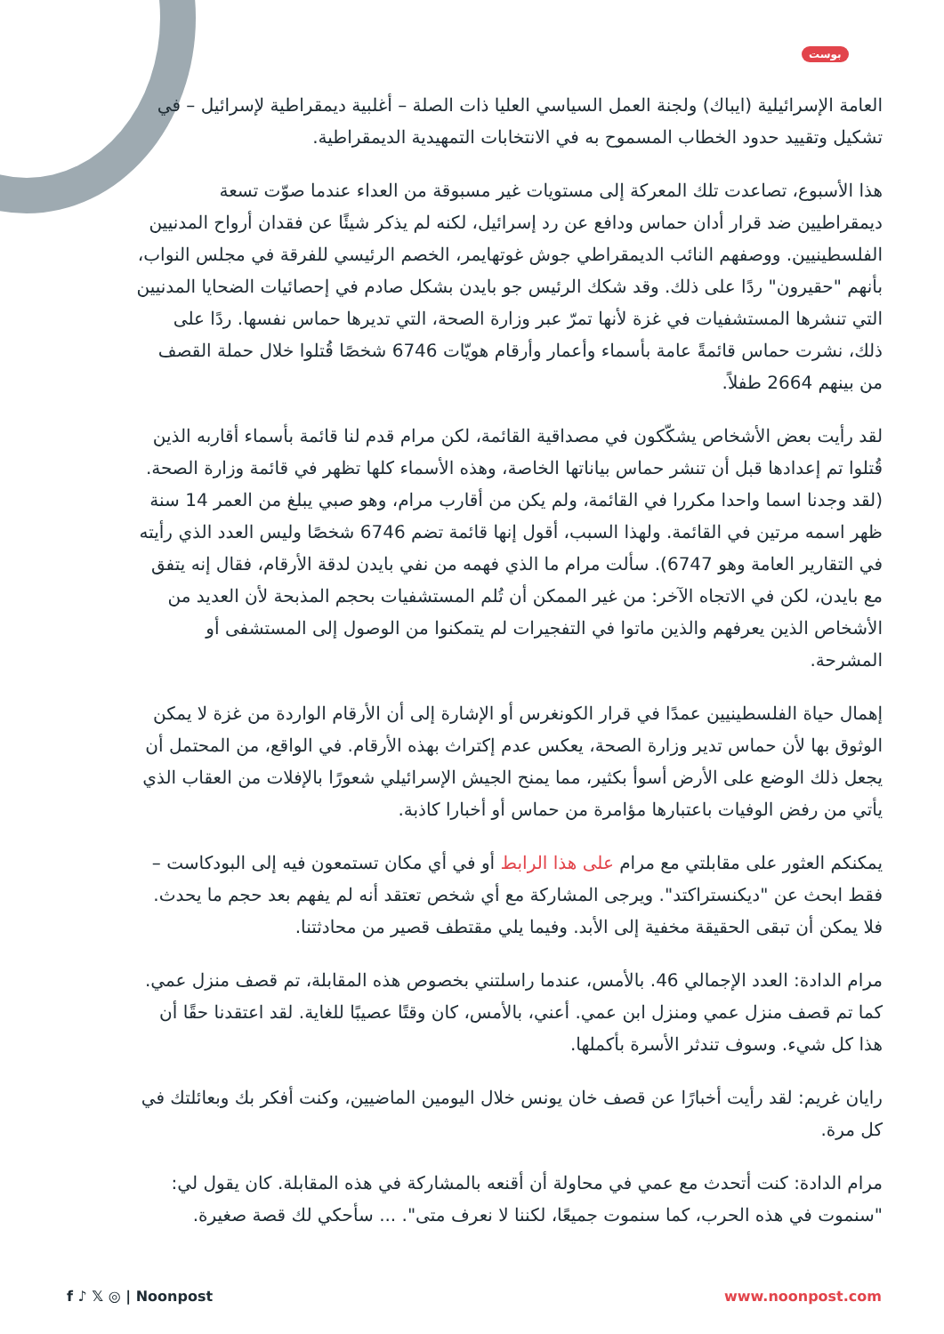بوست
العامة الإسرائيلية (ايباك) ولجنة العمل السياسي العليا ذات الصلة – أغلبية ديمقراطية لإسرائيل – في تشكيل وتقييد حدود الخطاب المسموح به في الانتخابات التمهيدية الديمقراطية.
هذا الأسبوع، تصاعدت تلك المعركة إلى مستويات غير مسبوقة من العداء عندما صوّت تسعة ديمقراطيين ضد قرار أدان حماس ودافع عن رد إسرائيل، لكنه لم يذكر شيئًا عن فقدان أرواح المدنيين الفلسطينيين. ووصفهم النائب الديمقراطي جوش غوتهايمر، الخصم الرئيسي للفرقة في مجلس النواب، بأنهم "حقيرون" ردًا على ذلك. وقد شكك الرئيس جو بايدن بشكل صادم في إحصائيات الضحايا المدنيين التي تنشرها المستشفيات في غزة لأنها تمرّ عبر وزارة الصحة، التي تديرها حماس نفسها. ردًا على ذلك، نشرت حماس قائمةً عامة بأسماء وأعمار وأرقام هويّات 6746 شخصًا قُتلوا خلال حملة القصف من بينهم 2664 طفلاً.
لقد رأيت بعض الأشخاص يشكّكون في مصداقية القائمة، لكن مرام قدم لنا قائمة بأسماء أقاربه الذين قُتلوا تم إعدادها قبل أن تنشر حماس بياناتها الخاصة، وهذه الأسماء كلها تظهر في قائمة وزارة الصحة. (لقد وجدنا اسما واحدا مكررا في القائمة، ولم يكن من أقارب مرام، وهو صبي يبلغ من العمر 14 سنة ظهر اسمه مرتين في القائمة. ولهذا السبب، أقول إنها قائمة تضم 6746 شخصًا وليس العدد الذي رأيته في التقارير العامة وهو 6747). سألت مرام ما الذي فهمه من نفي بايدن لدقة الأرقام، فقال إنه يتفق مع بايدن، لكن في الاتجاه الآخر: من غير الممكن أن تُلم المستشفيات بحجم المذبحة لأن العديد من الأشخاص الذين يعرفهم والذين ماتوا في التفجيرات لم يتمكنوا من الوصول إلى المستشفى أو المشرحة.
إهمال حياة الفلسطينيين عمدًا في قرار الكونغرس أو الإشارة إلى أن الأرقام الواردة من غزة لا يمكن الوثوق بها لأن حماس تدير وزارة الصحة، يعكس عدم إكتراث بهذه الأرقام. في الواقع، من المحتمل أن يجعل ذلك الوضع على الأرض أسوأ بكثير، مما يمنح الجيش الإسرائيلي شعورًا بالإفلات من العقاب الذي يأتي من رفض الوفيات باعتبارها مؤامرة من حماس أو أخبارا كاذبة.
يمكنكم العثور على مقابلتي مع مرام على هذا الرابط أو في أي مكان تستمعون فيه إلى البودكاست – فقط ابحث عن "ديكنستراكتد". ويرجى المشاركة مع أي شخص تعتقد أنه لم يفهم بعد حجم ما يحدث. فلا يمكن أن تبقى الحقيقة مخفية إلى الأبد. وفيما يلي مقتطف قصير من محادثتنا.
مرام الدادة: العدد الإجمالي 46. بالأمس، عندما راسلتني بخصوص هذه المقابلة، تم قصف منزل عمي. كما تم قصف منزل عمي ومنزل ابن عمي. أعني، بالأمس، كان وقتًا عصيبًا للغاية. لقد اعتقدنا حقًا أن هذا كل شيء. وسوف تندثر الأسرة بأكملها.
رايان غريم: لقد رأيت أخبارًا عن قصف خان يونس خلال اليومين الماضيين، وكنت أفكر بك وبعائلتك في كل مرة.
مرام الدادة: كنت أتحدث مع عمي في محاولة أن أقنعه بالمشاركة في هذه المقابلة. كان يقول لي: "سنموت في هذه الحرب، كما سنموت جميعًا، لكننا لا نعرف متى". ... سأحكي لك قصة صغيرة.
f ♪ 𝕏 ◎ | Noonpost www.noonpost.com